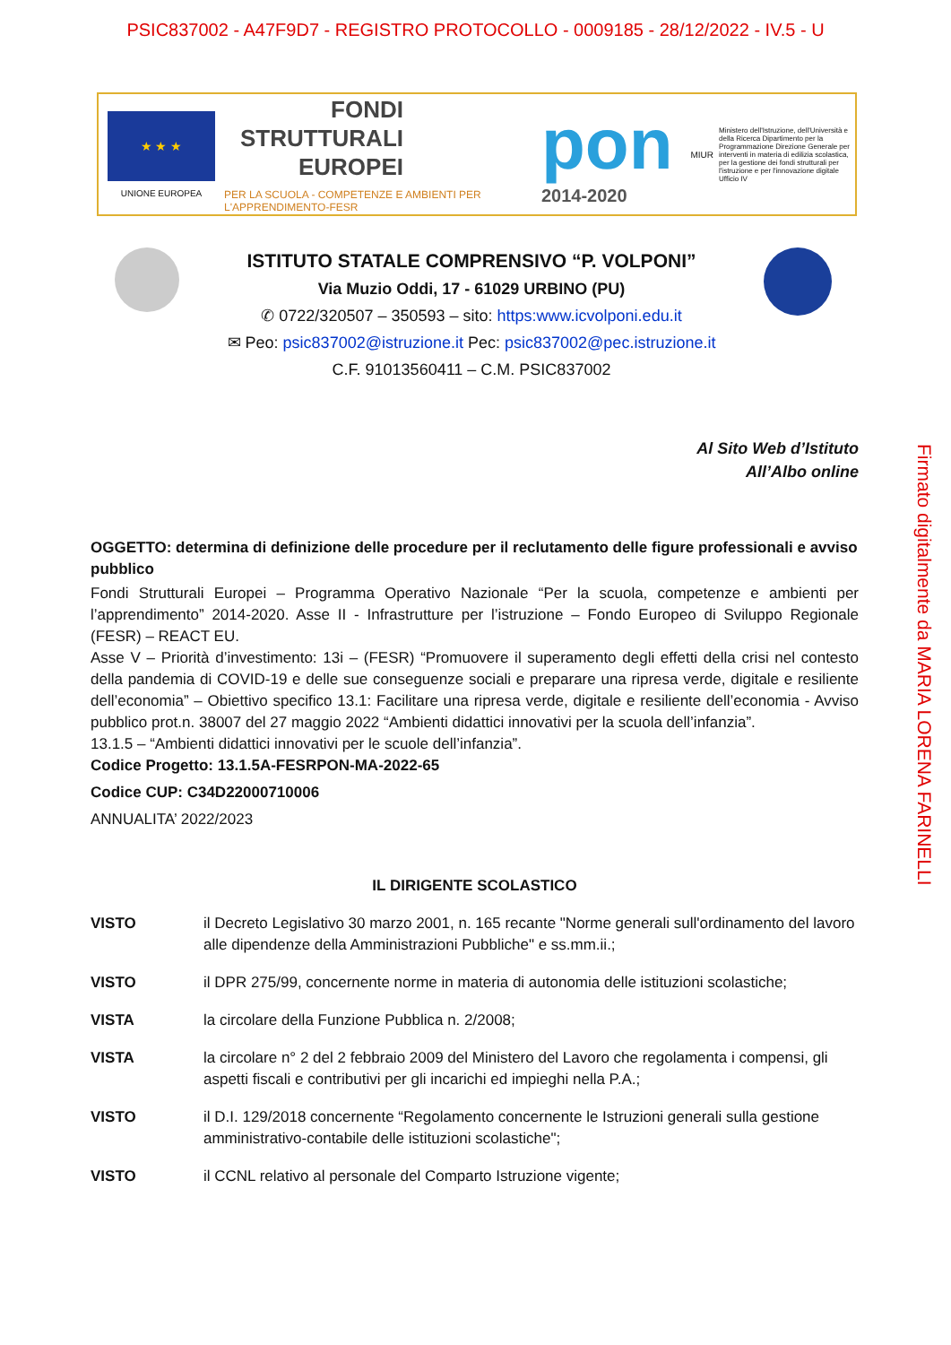PSIC837002 - A47F9D7 - REGISTRO PROTOCOLLO - 0009185 - 28/12/2022 - IV.5 - U
★ ★ ★
UNIONE EUROPEA
FONDI
STRUTTURALI
EUROPEI
PER LA SCUOLA - COMPETENZE E AMBIENTI PER L'APPRENDIMENTO-FESR
pon
2014-2020
MIUR
Ministero dell'Istruzione, dell'Università e della Ricerca Dipartimento per la Programmazione Direzione Generale per interventi in materia di edilizia scolastica, per la gestione dei fondi strutturali per l'istruzione e per l'innovazione digitale Ufficio IV
ISTITUTO STATALE COMPRENSIVO “P. VOLPONI”
Via Muzio Oddi, 17 - 61029 URBINO (PU)
✆ 0722/320507 – 350593 – sito: https:www.icvolponi.edu.it
✉ Peo: psic837002@istruzione.it Pec: psic837002@pec.istruzione.it
C.F. 91013560411 – C.M. PSIC837002
Al Sito Web d’Istituto
All’Albo online
OGGETTO: determina di definizione delle procedure per il reclutamento delle figure professionali e avviso pubblico
Fondi Strutturali Europei – Programma Operativo Nazionale “Per la scuola, competenze e ambienti per l’apprendimento” 2014-2020. Asse II - Infrastrutture per l’istruzione – Fondo Europeo di Sviluppo Regionale (FESR) – REACT EU.
Asse V – Priorità d’investimento: 13i – (FESR) “Promuovere il superamento degli effetti della crisi nel contesto della pandemia di COVID-19 e delle sue conseguenze sociali e preparare una ripresa verde, digitale e resiliente dell’economia” – Obiettivo specifico 13.1: Facilitare una ripresa verde, digitale e resiliente dell’economia - Avviso pubblico prot.n. 38007 del 27 maggio 2022 “Ambienti didattici innovativi per la scuola dell’infanzia”.
13.1.5 – “Ambienti didattici innovativi per le scuole dell’infanzia”.
Codice Progetto: 13.1.5A-FESRPON-MA-2022-65
Codice CUP: C34D22000710006
ANNUALITA’ 2022/2023
IL DIRIGENTE SCOLASTICO
VISTO il Decreto Legislativo 30 marzo 2001, n. 165 recante "Norme generali sull'ordinamento del lavoro alle dipendenze della Amministrazioni Pubbliche" e ss.mm.ii.;
VISTO il DPR 275/99, concernente norme in materia di autonomia delle istituzioni scolastiche;
VISTA la circolare della Funzione Pubblica n. 2/2008;
VISTA la circolare n° 2 del 2 febbraio 2009 del Ministero del Lavoro che regolamenta i compensi, gli aspetti fiscali e contributivi per gli incarichi ed impieghi nella P.A.;
VISTO il D.I. 129/2018 concernente “Regolamento concernente le Istruzioni generali sulla gestione amministrativo-contabile delle istituzioni scolastiche";
VISTO il CCNL relativo al personale del Comparto Istruzione vigente;
Firmato digitalmente da MARIA LORENA FARINELLI